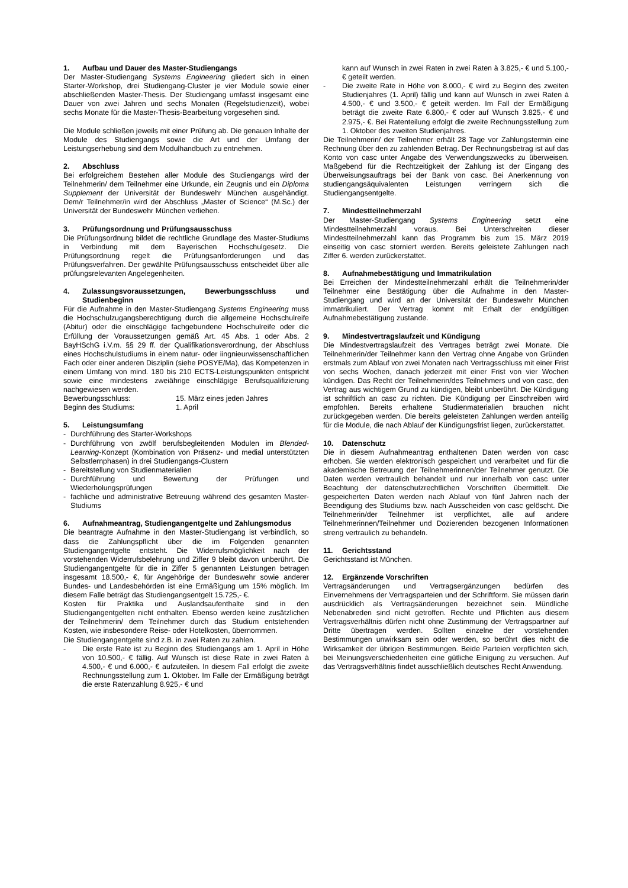1. Aufbau und Dauer des Master-Studiengangs
Der Master-Studiengang Systems Engineering gliedert sich in einen Starter-Workshop, drei Studiengang-Cluster je vier Module sowie einer abschließenden Master-Thesis. Der Studiengang umfasst insgesamt eine Dauer von zwei Jahren und sechs Monaten (Regelstudienzeit), wobei sechs Monate für die Master-Thesis-Bearbeitung vorgesehen sind.
Die Module schließen jeweils mit einer Prüfung ab. Die genauen Inhalte der Module des Studiengangs sowie die Art und der Umfang der Leistungserhebung sind dem Modulhandbuch zu entnehmen.
2. Abschluss
Bei erfolgreichem Bestehen aller Module des Studiengangs wird der Teilnehmerin/ dem Teilnehmer eine Urkunde, ein Zeugnis und ein Diploma Supplement der Universität der Bundeswehr München ausgehändigt. Dem/r Teilnehmer/in wird der Abschluss „Master of Science“ (M.Sc.) der Universität der Bundeswehr München verliehen.
3. Prüfungsordnung und Prüfungsausschuss
Die Prüfungsordnung bildet die rechtliche Grundlage des Master-Studiums in Verbindung mit dem Bayerischen Hochschulgesetz. Die Prüfungsordnung regelt die Prüfungsanforderungen und das Prüfungsverfahren. Der gewählte Prüfungsausschuss entscheidet über alle prüfungsrelevanten Angelegenheiten.
4. Zulassungsvoraussetzungen, Bewerbungsschluss und Studienbeginn
Für die Aufnahme in den Master-Studiengang Systems Engineering muss die Hochschulzugangsberechtigung durch die allgemeine Hochschulreife (Abitur) oder die einschlägige fachgebundene Hochschulreife oder die Erfüllung der Voraussetzungen gemäß Art. 45 Abs. 1 oder Abs. 2 BayHSchG i.V.m. §§ 29 ff. der Qualifikationsverordnung, der Abschluss eines Hochschulstudiums in einem natur- oder iingnieurwissenschaftlichen Fach oder einer anderen Disziplin (siehe POSYE/Ma), das Kompetenzen in einem Umfang von mind. 180 bis 210 ECTS-Leistungspunkten entspricht sowie eine mindestens zweiährige einschlägige Berufsqualifizierung nachgewiesen werden.
Bewerbungsschluss: 15. März eines jeden Jahres
Beginn des Studiums: 1. April
5. Leistungsumfang
- Durchführung des Starter-Workshops
- Durchführung von zwölf berufsbegleitenden Modulen im Blended-Learning-Konzept (Kombination von Präsenz- und medial unterstützten Selbstlernphasen) in drei Studiengangs-Clustern
- Bereitstellung von Studienmaterialien
- Durchführung und Bewertung der Prüfungen und Wiederholungsprüfungen
- fachliche und administrative Betreuung während des gesamten Master-Studiums
6. Aufnahmeantrag, Studiengangentgelte und Zahlungsmodus
Die beantragte Aufnahme in den Master-Studiengang ist verbindlich, so dass die Zahlungspflicht über die im Folgenden genannten Studiengangentgelte entsteht. Die Widerrufsmöglichkeit nach der vorstehenden Widerrufsbelehrung und Ziffer 9 bleibt davon unberührt. Die Studiengangentgelte für die in Ziffer 5 genannten Leistungen betragen insgesamt 18.500,- €, für Angehörige der Bundeswehr sowie anderer Bundes- und Landesbehörden ist eine Ermäßigung um 15% möglich. Im diesem Falle beträgt das Studiengangsentgelt 15.725,- €.
Kosten für Praktika und Auslandsaufenthalte sind in den Studiengangentgelten nicht enthalten. Ebenso werden keine zusätzlichen der Teilnehmerin/ dem Teilnehmer durch das Studium entstehenden Kosten, wie insbesondere Reise- oder Hotelkosten, übernommen.
Die Studiengangentgelte sind z.B. in zwei Raten zu zahlen.
- Die erste Rate ist zu Beginn des Studiengangs am 1. April in Höhe von 10.500,- € fällig. Auf Wunsch ist diese Rate in zwei Raten à 4.500,- € und 6.000,- € aufzuteilen. In diesem Fall erfolgt die zweite Rechnungsstellung zum 1. Oktober. Im Falle der Ermäßigung beträgt die erste Ratenzahlung 8.925,- € und
kann auf Wunsch in zwei Raten in zwei Raten à 3.825,- € und 5.100,- € geteilt werden.
- Die zweite Rate in Höhe von 8.000,- € wird zu Beginn des zweiten Studienjahres (1. April) fällig und kann auf Wunsch in zwei Raten à 4.500,- € und 3.500,- € geteilt werden. Im Fall der Ermäßigung beträgt die zweite Rate 6.800,- € oder auf Wunsch 3.825,- € und 2.975,- €. Bei Ratenteilung erfolgt die zweite Rechnungsstellung zum 1. Oktober des zweiten Studienjahres.
Die Teilnehmerin/ der Teilnehmer erhält 28 Tage vor Zahlungstermin eine Rechnung über den zu zahlenden Betrag. Der Rechnungsbetrag ist auf das Konto von casc unter Angabe des Verwendungszwecks zu überweisen. Maßgebend für die Rechtzeitigkeit der Zahlung ist der Eingang des Überweisungsauftrags bei der Bank von casc. Bei Anerkennung von studiengangsäquivalenten Leistungen verringern sich die Studiengangsentgelte.
7. Mindestteilnehmerzahl
Der Master-Studiengang Systems Engineering setzt eine Mindestteilnehmerzahl voraus. Bei Unterschreiten dieser Mindestteilnehmerzahl kann das Programm bis zum 15. März 2019 einseitig von casc storniert werden. Bereits geleistete Zahlungen nach Ziffer 6. werden zurückerstattet.
8. Aufnahmebestätigung und Immatrikulation
Bei Erreichen der Mindestteilnehmerzahl erhält die Teilnehmerin/der Teilnehmer eine Bestätigung über die Aufnahme in den Master-Studiengang und wird an der Universität der Bundeswehr München immatrikuliert. Der Vertrag kommt mit Erhalt der endgültigen Aufnahmebestätigung zustande.
9. Mindestvertragslaufzeit und Kündigung
Die Mindestvertragslaufzeit des Vertrages beträgt zwei Monate. Die Teilnehmerin/der Teilnehmer kann den Vertrag ohne Angabe von Gründen erstmals zum Ablauf von zwei Monaten nach Vertragsschluss mit einer Frist von sechs Wochen, danach jederzeit mit einer Frist von vier Wochen kündigen. Das Recht der Teilnehmerin/des Teilnehmers und von casc, den Vertrag aus wichtigem Grund zu kündigen, bleibt unberührt. Die Kündigung ist schriftlich an casc zu richten. Die Kündigung per Einschreiben wird empfohlen. Bereits erhaltene Studienmaterialien brauchen nicht zurückgegeben werden. Die bereits geleisteten Zahlungen werden anteilig für die Module, die nach Ablauf der Kündigungsfrist liegen, zurückerstattet.
10. Datenschutz
Die in diesem Aufnahmeantrag enthaltenen Daten werden von casc erhoben. Sie werden elektronisch gespeichert und verarbeitet und für die akademische Betreuung der Teilnehmerinnen/der Teilnehmer genutzt. Die Daten werden vertraulich behandelt und nur innerhalb von casc unter Beachtung der datenschutzrechtlichen Vorschriften übermittelt. Die gespeicherten Daten werden nach Ablauf von fünf Jahren nach der Beendigung des Studiums bzw. nach Ausscheiden von casc gelöscht. Die Teilnehmerin/der Teilnehmer ist verpflichtet, alle auf andere Teilnehmerinnen/Teilnehmer und Dozierenden bezogenen Informationen streng vertraulich zu behandeln.
11. Gerichtsstand
Gerichtsstand ist München.
12. Ergänzende Vorschriften
Vertragsänderungen und Vertragsergänzungen bedürfen des Einvernehmens der Vertragsparteien und der Schriftform. Sie müssen darin ausdrücklich als Vertragsänderungen bezeichnet sein. Mündliche Nebenabreden sind nicht getroffen. Rechte und Pflichten aus diesem Vertragsverhältnis dürfen nicht ohne Zustimmung der Vertragspartner auf Dritte übertragen werden. Sollten einzelne der vorstehenden Bestimmungen unwirksam sein oder werden, so berührt dies nicht die Wirksamkeit der übrigen Bestimmungen. Beide Parteien verpflichten sich, bei Meinungsverschiedenheiten eine gütliche Einigung zu versuchen. Auf das Vertragsverhältnis findet ausschließlich deutsches Recht Anwendung.